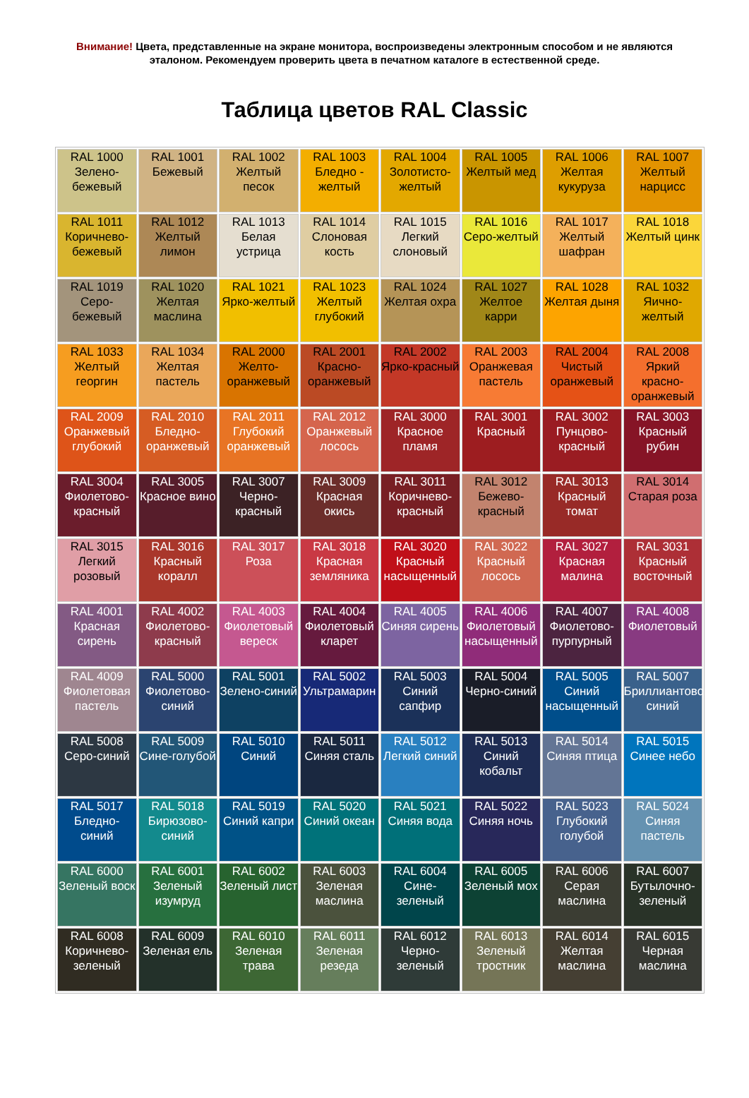Внимание! Цвета, представленные на экране монитора, воспроизведены электронным способом и не являются эталоном. Рекомендуем проверить цвета в печатном каталоге в естественной среде.
Таблица цветов RAL Classic
| RAL 1000 Зелено-бежевый | RAL 1001 Бежевый | RAL 1002 Желтый песок | RAL 1003 Бледно - желтый | RAL 1004 Золотисто-желтый | RAL 1005 Желтый мед | RAL 1006 Желтая кукуруза | RAL 1007 Желтый нарцисс |
| RAL 1011 Коричнево-бежевый | RAL 1012 Желтый лимон | RAL 1013 Белая устрица | RAL 1014 Слоновая кость | RAL 1015 Легкий слоновый | RAL 1016 Серо-желтый | RAL 1017 Желтый шафран | RAL 1018 Желтый цинк |
| RAL 1019 Серо-бежевый | RAL 1020 Желтая маслина | RAL 1021 Ярко-желтый | RAL 1023 Желтый глубокий | RAL 1024 Желтая охра | RAL 1027 Желтое карри | RAL 1028 Желтая дыня | RAL 1032 Яично-желтый |
| RAL 1033 Желтый георгин | RAL 1034 Желтая пастель | RAL 2000 Желто-оранжевый | RAL 2001 Красно-оранжевый | RAL 2002 Ярко-красный | RAL 2003 Оранжевая пастель | RAL 2004 Чистый оранжевый | RAL 2008 Яркий красно-оранжевый |
| RAL 2009 Оранжевый глубокий | RAL 2010 Бледно-оранжевый | RAL 2011 Глубокий оранжевый | RAL 2012 Оранжевый лосось | RAL 3000 Красное пламя | RAL 3001 Красный | RAL 3002 Пунцово-красный | RAL 3003 Красный рубин |
| RAL 3004 Фиолетово-красный | RAL 3005 Красное вино | RAL 3007 Черно-красный | RAL 3009 Красная окись | RAL 3011 Коричнево-красный | RAL 3012 Бежево-красный | RAL 3013 Красный томат | RAL 3014 Старая роза |
| RAL 3015 Легкий розовый | RAL 3016 Красный коралл | RAL 3017 Роза | RAL 3018 Красная земляника | RAL 3020 Красный насыщенный | RAL 3022 Красный лосось | RAL 3027 Красная малина | RAL 3031 Красный восточный |
| RAL 4001 Красная сирень | RAL 4002 Фиолетово-красный | RAL 4003 Фиолетовый вереск | RAL 4004 Фиолетовый кларет | RAL 4005 Синяя сирень | RAL 4006 Фиолетовый насыщенный | RAL 4007 Фиолетово-пурпурный | RAL 4008 Фиолетовый |
| RAL 4009 Фиолетовая пастель | RAL 5000 Фиолетово-синий | RAL 5001 Зелено-синий | RAL 5002 Ультрамарин | RAL 5003 Синий сапфир | RAL 5004 Черно-синий | RAL 5005 Синий насыщенный | RAL 5007 Бриллиантово-синий |
| RAL 5008 Серо-синий | RAL 5009 Сине-голубой | RAL 5010 Синий | RAL 5011 Синяя сталь | RAL 5012 Легкий синий | RAL 5013 Синий кобальт | RAL 5014 Синяя птица | RAL 5015 Синее небо |
| RAL 5017 Бледно-синий | RAL 5018 Бирюзово-синий | RAL 5019 Синий капри | RAL 5020 Синий океан | RAL 5021 Синяя вода | RAL 5022 Синяя ночь | RAL 5023 Глубокий голубой | RAL 5024 Синяя пастель |
| RAL 6000 Зеленый воск | RAL 6001 Зеленый изумруд | RAL 6002 Зеленый лист | RAL 6003 Зеленая маслина | RAL 6004 Сине-зеленый | RAL 6005 Зеленый мох | RAL 6006 Серая маслина | RAL 6007 Бутылочно-зеленый |
| RAL 6008 Коричнево-зеленый | RAL 6009 Зеленая ель | RAL 6010 Зеленая трава | RAL 6011 Зеленая резеда | RAL 6012 Черно-зеленый | RAL 6013 Зеленый тростник | RAL 6014 Желтая маслина | RAL 6015 Черная маслина |